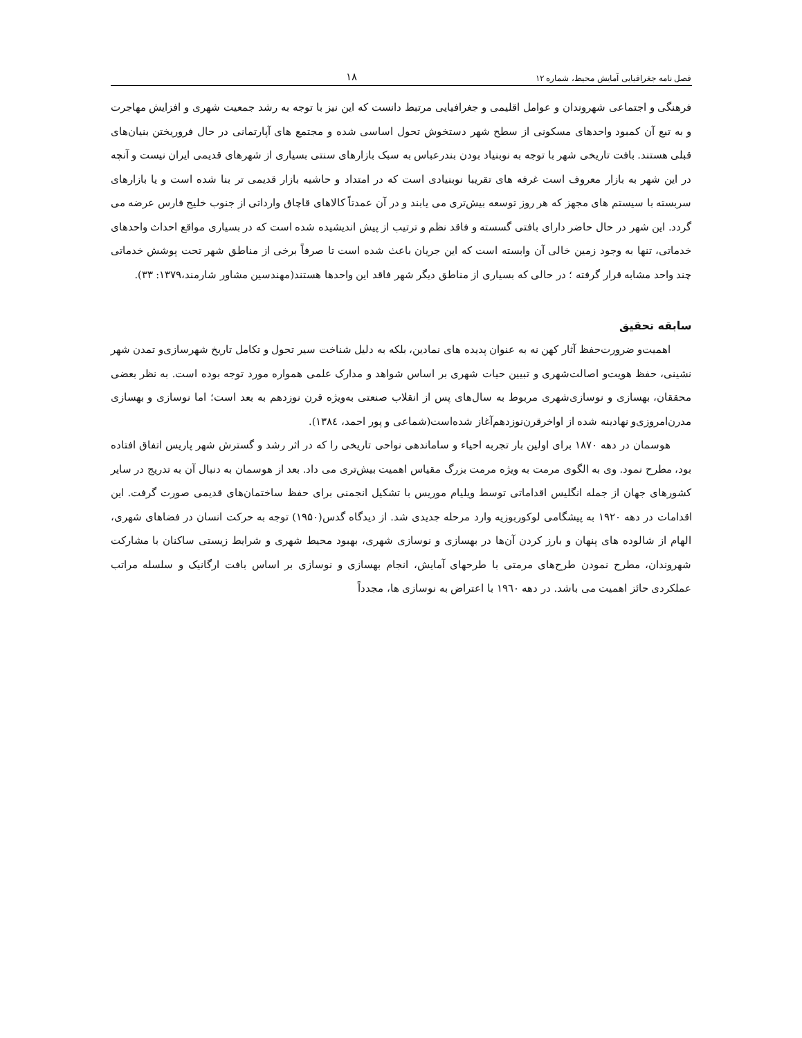فصل نامه جغرافیایی آمایش محیط، شماره ۱۲ ۱۸
فرهنگی و اجتماعی شهروندان و عوامل اقلیمی و جغرافیایی مرتبط دانست که این نیز با توجه به رشد جمعیت شهری و افزایش مهاجرت و به تبع آن کمبود واحدهای مسکونی از سطح شهر دستخوش تحول اساسی شده و مجتمع های آپارتمانی در حال فروریختن بنیان‌های قبلی هستند. بافت تاریخی شهر با توجه به نوبنیاد بودن بندرعباس به سبک بازارهای سنتی بسیاری از شهرهای قدیمی ایران نیست و آنچه در این شهر به بازار معروف است غرفه های تقریبا نوبنیادی است که در امتداد و حاشیه بازار قدیمی تر بنا شده است و یا بازارهای سربسته با سیستم های مجهز که هر روز توسعه بیش‌تری می یابند و در آن عمدتاً کالاهای قاچاق وارداتی از جنوب خلیج فارس عرضه می گردد. این شهر در حال حاضر دارای بافتی گسسته و فاقد نظم و ترتیب از پیش اندیشیده شده است که در بسیاری مواقع احداث واحدهای خدماتی، تنها به وجود زمین خالی آن وابسته است که این جریان باعث شده است تا صرفاً برخی از مناطق شهر تحت پوشش خدماتی چند واحد مشابه قرار گرفته ؛ در حالی که بسیاری از مناطق دیگر شهر فاقد این واحدها هستند(مهندسین مشاور شارمند،۱۳۷۹: ۳۳).
سابقه تحقیق
اهمیت‌و ضرورت‌حفظ آثار کهن نه به عنوان پدیده های نمادین، بلکه به دلیل شناخت سیر تحول و تکامل تاریخ شهرسازی‌و تمدن شهر نشینی، حفظ هویت‌و اصالت‌شهری و تبیین حیات شهری بر اساس شواهد و مدارک علمی همواره مورد توجه بوده است. به نظر بعضی محققان، بهسازی و نوسازی‌شهری مربوط به سال‌های پس از انقلاب صنعتی به‌ویژه قرن نوزدهم به بعد است؛ اما نوسازی و بهسازی مدرن‌امروزی‌و نهادینه شده از اواخرقرن‌نوزدهم‌آغاز شده‌است(شماعی و پور احمد، ۱۳۸٤).
هوسمان در دهه ۱۸۷۰ برای اولین بار تجربه احیاء و ساماندهی نواحی تاریخی را که در اثر رشد و گسترش شهر پاریس اتفاق افتاده بود، مطرح نمود. وی به الگوی مرمت به ویژه مرمت بزرگ مقیاس اهمیت بیش‌تری می داد. بعد از هوسمان به دنبال آن به تدریج در سایر کشورهای جهان از جمله انگلیس اقداماتی توسط ویلیام موریس با تشکیل انجمنی برای حفظ ساختمان‌های قدیمی صورت گرفت. این اقدامات در دهه ۱۹۲۰ به پیشگامی لوکوربوزیه وارد مرحله جدیدی شد. از دیدگاه گدس(۱۹۵۰) توجه به حرکت انسان در فضاهای شهری، الهام از شالوده های پنهان و بارز کردن آن‌ها در بهسازی و نوسازی شهری، بهبود محیط شهری و شرایط زیستی ساکنان با مشارکت شهروندان، مطرح نمودن طرح‌های مرمتی با طرحهای آمایش، انجام بهسازی و نوسازی بر اساس بافت ارگانیک و سلسله مراتب عملکردی حائز اهمیت می باشد. در دهه ۱۹٦۰ با اعتراض به نوسازی ها، مجدداً